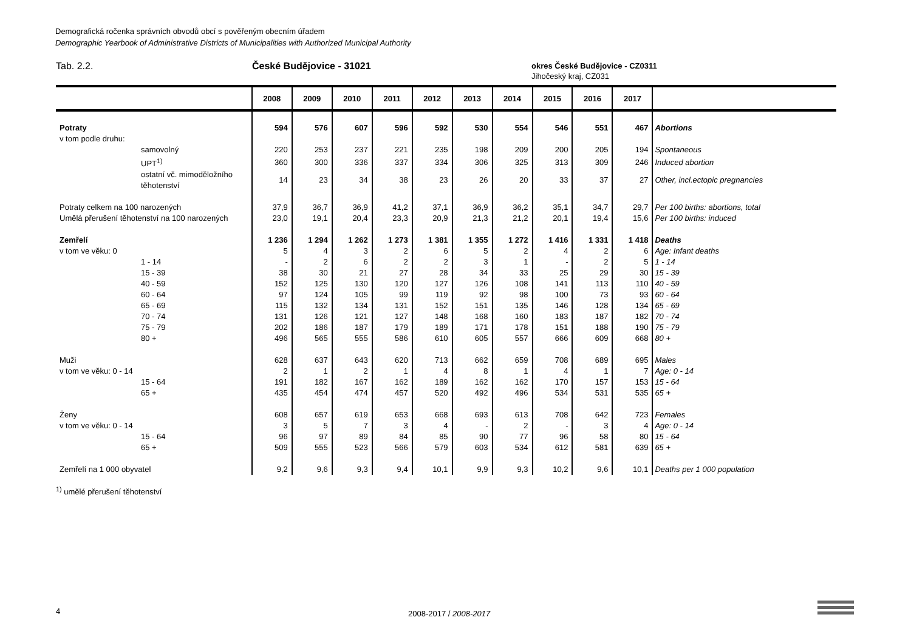Demografická ročenka správních obvodů obcí s pověřeným obecním úřadem
Demographic Yearbook of Administrative Districts of Municipalities with Authorized Municipal Authority
Tab. 2.2. České Budějovice - 31021
okres České Budějovice - CZ0311
Jihočeský kraj, CZ031
| | 2008 | 2009 | 2010 | 2011 | 2012 | 2013 | 2014 | 2015 | 2016 | 2017 | |
| --- | --- | --- | --- | --- | --- | --- | --- | --- | --- | --- | --- |
| Potraty | 594 | 576 | 607 | 596 | 592 | 530 | 554 | 546 | 551 | 467 | Abortions |
| v tom podle druhu: | | | | | | | | | | | |
| samovolný | 220 | 253 | 237 | 221 | 235 | 198 | 209 | 200 | 205 | 194 | Spontaneous |
| UPT<sup>1)</sup> | 360 | 300 | 336 | 337 | 334 | 306 | 325 | 313 | 309 | 246 | Induced abortion |
| ostatní vč. mimoděložního těhotenství | 14 | 23 | 34 | 38 | 23 | 26 | 20 | 33 | 37 | 27 | Other, incl.ectopic pregnancies |
| Potraty celkem na 100 narozených | 37,9 | 36,7 | 36,9 | 41,2 | 37,1 | 36,9 | 36,2 | 35,1 | 34,7 | 29,7 | Per 100 births: abortions, total |
| Umělá přerušení těhotenství na 100 narozených | 23,0 | 19,1 | 20,4 | 23,3 | 20,9 | 21,3 | 21,2 | 20,1 | 19,4 | 15,6 | Per 100 births: induced |
| Zemřelí | 1 236 | 1 294 | 1 262 | 1 273 | 1 381 | 1 355 | 1 272 | 1 416 | 1 331 | 1 418 | Deaths |
| v tom ve věku: 0 | 5 | 4 | 3 | 2 | 6 | 5 | 2 | 4 | 2 | 6 | Age: Infant deaths |
| 1 - 14 | - | 2 | 6 | 2 | 2 | 3 | 1 | - | 2 | 5 | 1 - 14 |
| 15 - 39 | 38 | 30 | 21 | 27 | 28 | 34 | 33 | 25 | 29 | 30 | 15 - 39 |
| 40 - 59 | 152 | 125 | 130 | 120 | 127 | 126 | 108 | 141 | 113 | 110 | 40 - 59 |
| 60 - 64 | 97 | 124 | 105 | 99 | 119 | 92 | 98 | 100 | 73 | 93 | 60 - 64 |
| 65 - 69 | 115 | 132 | 134 | 131 | 152 | 151 | 135 | 146 | 128 | 134 | 65 - 69 |
| 70 - 74 | 131 | 126 | 121 | 127 | 148 | 168 | 160 | 183 | 187 | 182 | 70 - 74 |
| 75 - 79 | 202 | 186 | 187 | 179 | 189 | 171 | 178 | 151 | 188 | 190 | 75 - 79 |
| 80 + | 496 | 565 | 555 | 586 | 610 | 605 | 557 | 666 | 609 | 668 | 80 + |
| Muži | 628 | 637 | 643 | 620 | 713 | 662 | 659 | 708 | 689 | 695 | Males |
| v tom ve věku: 0 - 14 | 2 | 1 | 2 | 1 | 4 | 8 | 1 | 4 | 1 | 7 | Age: 0 - 14 |
| 15 - 64 | 191 | 182 | 167 | 162 | 189 | 162 | 162 | 170 | 157 | 153 | 15 - 64 |
| 65 + | 435 | 454 | 474 | 457 | 520 | 492 | 496 | 534 | 531 | 535 | 65 + |
| Ženy | 608 | 657 | 619 | 653 | 668 | 693 | 613 | 708 | 642 | 723 | Females |
| v tom ve věku: 0 - 14 | 3 | 5 | 7 | 3 | 4 | - | 2 | - | 3 | 4 | Age: 0 - 14 |
| 15 - 64 | 96 | 97 | 89 | 84 | 85 | 90 | 77 | 96 | 58 | 80 | 15 - 64 |
| 65 + | 509 | 555 | 523 | 566 | 579 | 603 | 534 | 612 | 581 | 639 | 65 + |
| Zemřelí na 1 000 obyvatel | 9,2 | 9,6 | 9,3 | 9,4 | 10,1 | 9,9 | 9,3 | 10,2 | 9,6 | 10,1 | Deaths per 1 000 population |
<sup>1)</sup> umělé přerušení těhotenství
4 2008-2017 / 2008-2017